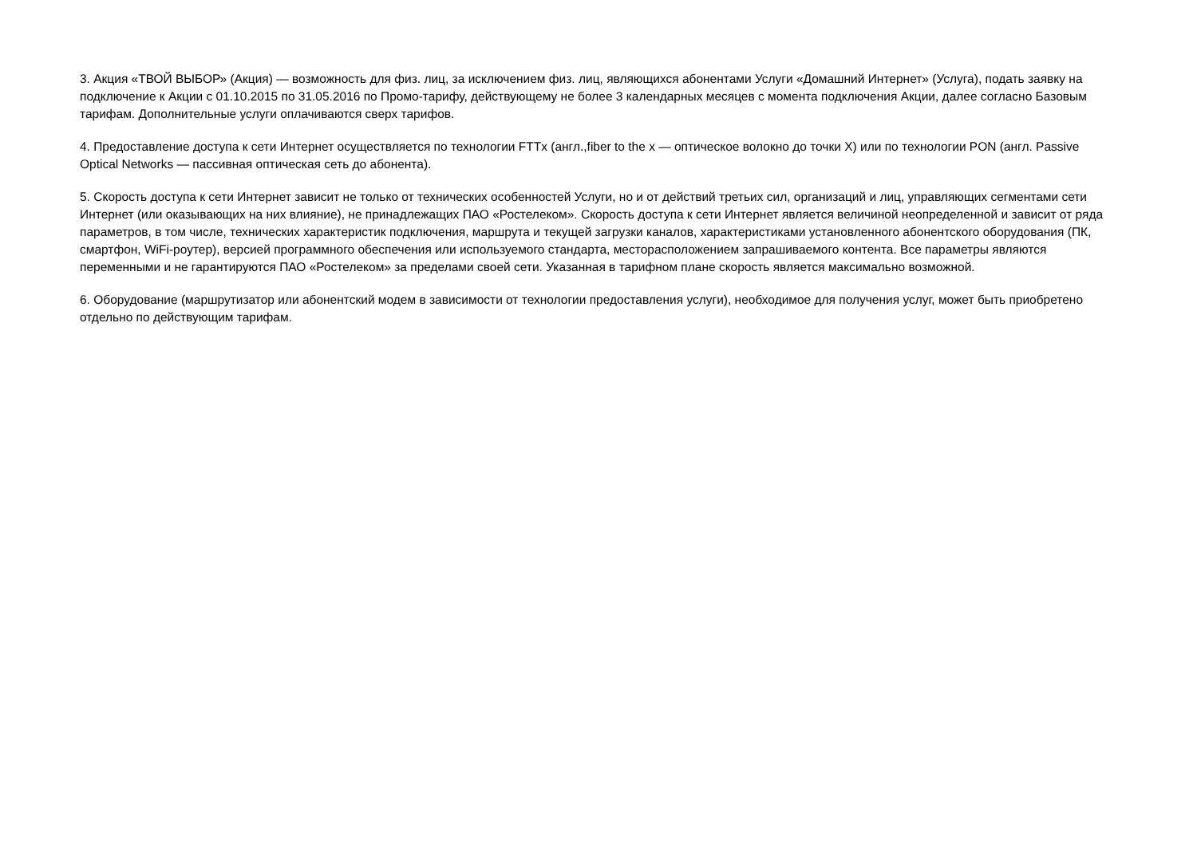3. Акция «ТВОЙ ВЫБОР» (Акция) — возможность для физ. лиц, за исключением физ. лиц, являющихся абонентами Услуги «Домашний Интернет» (Услуга), подать заявку на подключение к Акции с 01.10.2015 по 31.05.2016 по Промо-тарифу, действующему не более 3 календарных месяцев с момента подключения Акции, далее согласно Базовым тарифам. Дополнительные услуги оплачиваются сверх тарифов.
4. Предоставление доступа к сети Интернет осуществляется по технологии FTTx (англ.,fiber to the x — оптическое волокно до точки X) или по технологии PON (англ. Passive Optical Networks — пассивная оптическая сеть до абонента).
5. Скорость доступа к сети Интернет зависит не только от технических особенностей Услуги, но и от действий третьих сил, организаций и лиц, управляющих сегментами сети Интернет (или оказывающих на них влияние), не принадлежащих ПАО «Ростелеком». Скорость доступа к сети Интернет является величиной неопределенной и зависит от ряда параметров, в том числе, технических характеристик подключения, маршрута и текущей загрузки каналов, характеристиками установленного абонентского оборудования (ПК, смартфон, WiFi-роутер), версией программного обеспечения или используемого стандарта, месторасположением запрашиваемого контента. Все параметры являются переменными и не гарантируются ПАО «Ростелеком» за пределами своей сети. Указанная в тарифном плане скорость является максимально возможной.
6. Оборудование (маршрутизатор или абонентский модем в зависимости от технологии предоставления услуги), необходимое для получения услуг, может быть приобретено отдельно по действующим тарифам.